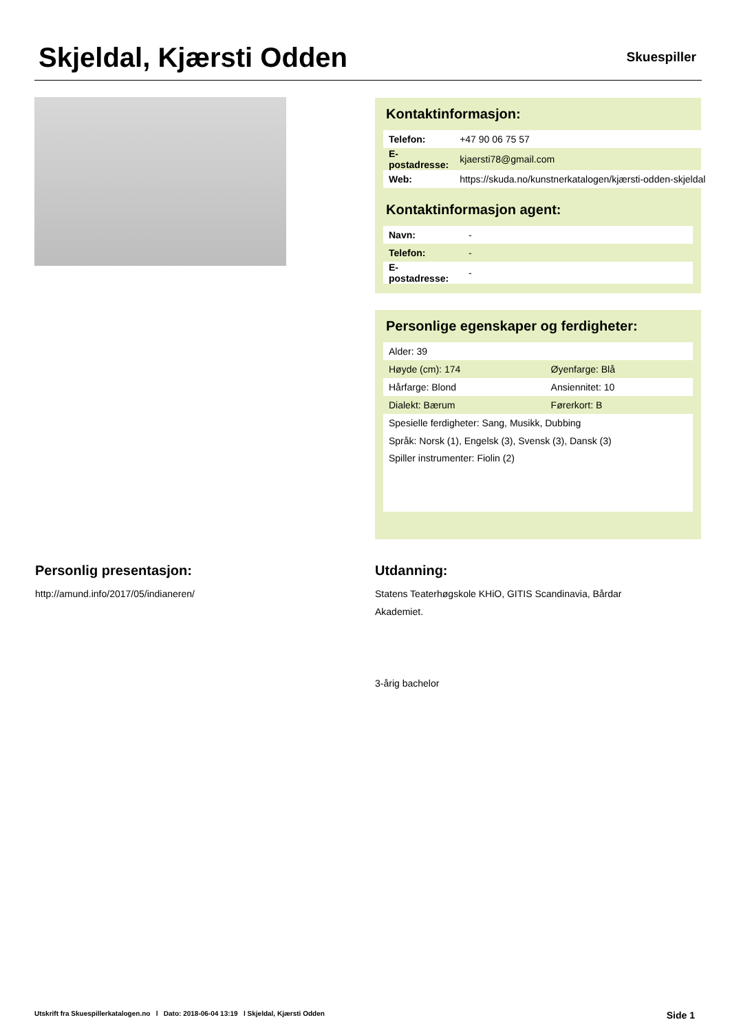Skjeldal, Kjærsti Odden
Skuespiller
Kontaktinformasjon:
| Telefon: | +47 90 06 75 57 |
| E-postadresse: | kjaersti78@gmail.com |
| Web: | https://skuda.no/kunstnerkatalogen/kjærsti-odden-skjeldal |
Kontaktinformasjon agent:
| Navn: | - |
| Telefon: | - |
| E-postadresse: | - |
Personlige egenskaper og ferdigheter:
| Alder: 39 | |
| Høyde (cm): 174 | Øyenfarge: Blå |
| Hårfarge: Blond | Ansiennitet: 10 |
| Dialekt: Bærum | Førerkort: B |
| Spesielle ferdigheter: Sang, Musikk, Dubbing | |
| Språk: Norsk (1), Engelsk (3), Svensk (3), Dansk (3) | |
| Spiller instrumenter: Fiolin (2) | |
Personlig presentasjon:
http://amund.info/2017/05/indianeren/
Utdanning:
Statens Teaterhøgskole KHiO, GITIS Scandinavia, Bårdar Akademiet.
3-årig bachelor
Utskrift fra Skuespillerkatalogen.no l Dato: 2018-06-04 13:19 l Skjeldal, Kjærsti Odden Side 1